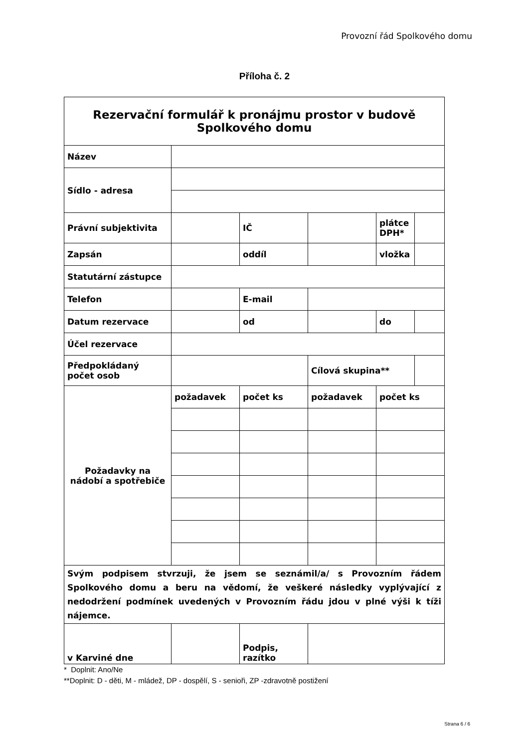Provozní řád Spolkového domu
Příloha č. 2
| Rezervační formulář k pronájmu prostor v budově Spolkového domu | | | | | |
| Název | | | | | |
| Sídlo - adresa | | | | | |
| Právní subjektivita | | IČ | | plátce DPH* | |
| Zapsán | | oddíl | | vložka | |
| Statutární zástupce | | | | | |
| Telefon | | E-mail | | | |
| Datum rezervace | | od | | do | |
| Účel rezervace | | | | | |
| Předpokládaný počet osob | | | Cílová skupina** | | |
| Požadavky na nádobí a spotřebiče | požadavek | počet ks | požadavek | počet ks | |
| Svým podpisem stvrzuji, že jsem se seznámil/a/ s Provozním řádem Spolkového domu a beru na vědomí, že veškeré následky vyplývající z nedodržení podmínek uvedených v Provozním řádu jdou v plné výši k tíži nájemce. | | | | | |
| v Karviné dne | | Podpis, razítko | | | |
* Doplnit: Ano/Ne
**Doplnit: D - děti, M - mládež, DP - dospělí, S - senioři, ZP -zdravotně postižení
Strana 6 / 6